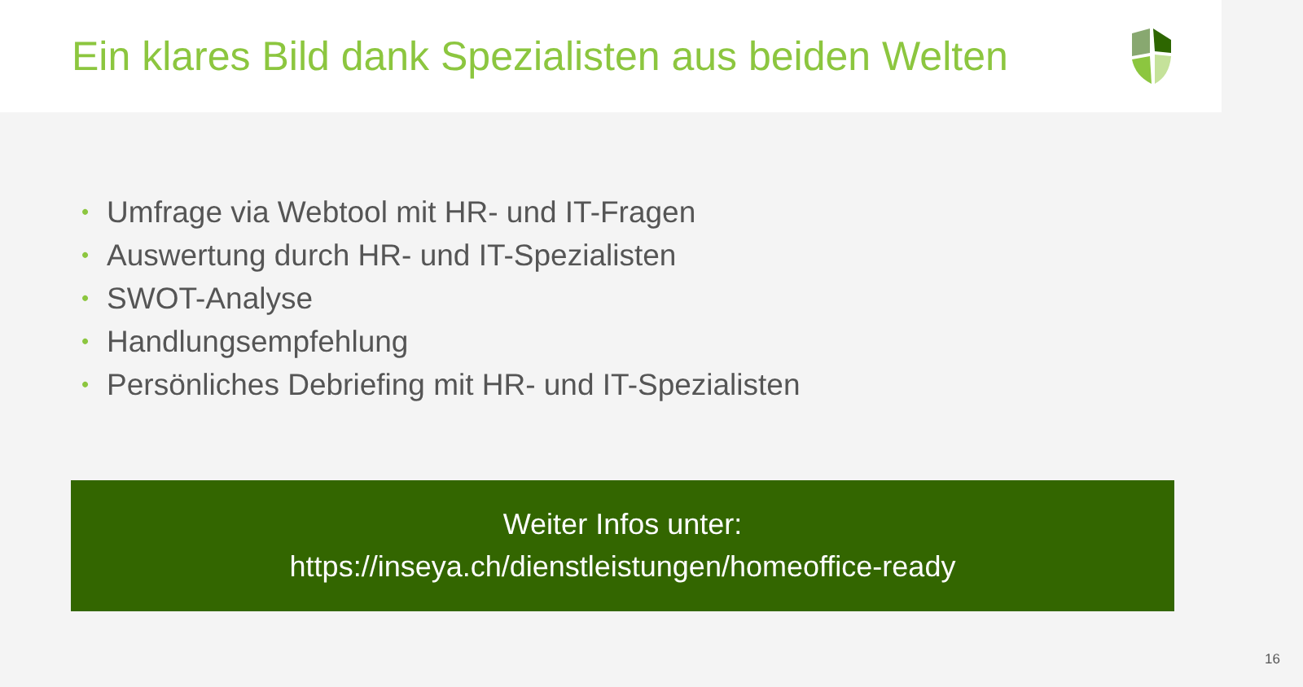Ein klares Bild dank Spezialisten aus beiden Welten
• Umfrage via Webtool mit HR- und IT-Fragen
• Auswertung durch HR- und IT-Spezialisten
• SWOT-Analyse
• Handlungsempfehlung
• Persönliches Debriefing mit HR- und IT-Spezialisten
Weiter Infos unter:
https://inseya.ch/dienstleistungen/homeoffice-ready
16